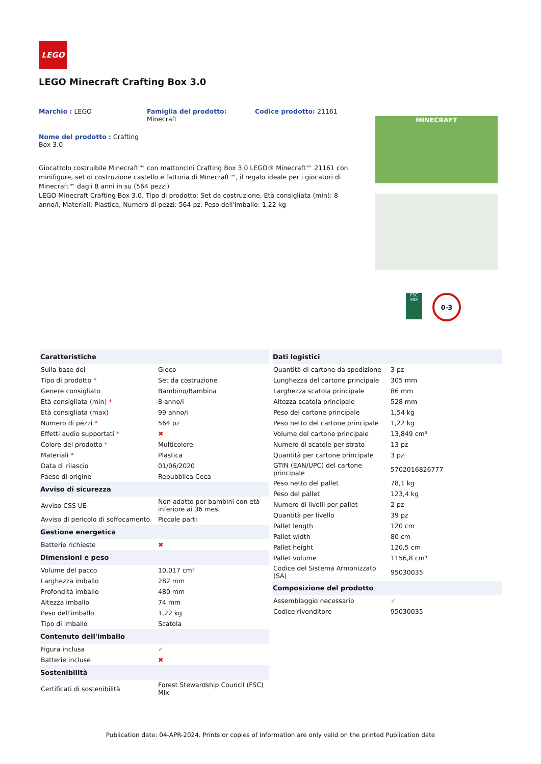LEGO
LEGO Minecraft Crafting Box 3.0
Marchio : LEGO
Famiglia del prodotto:
Minecraft
Codice prodotto: 21161
Nome del prodotto : Crafting
Box 3.0
Giocattolo costruibile Minecraft™ con mattoncini Crafting Box 3.0 LEGO® Minecraft™ 21161 con minifigure, set di costruzione castello e fattoria di Minecraft™, il regalo ideale per i giocatori di Minecraft™ dagli 8 anni in su (564 pezzi)
LEGO Minecraft Crafting Box 3.0. Tipo di prodotto: Set da costruzione, Età consigliata (min): 8 anno/i, Materiali: Plastica, Numero di pezzi: 564 pz. Peso dell'imballo: 1,22 kg
MINECRAFT
FSC
MIX
0-3
| Caratteristiche | |
| --- | --- |
| Sulla base dei | Gioco |
| Tipo di prodotto * | Set da costruzione |
| Genere consigliato | Bambino/Bambina |
| Età consigliata (min) * | 8 anno/i |
| Età consigliata (max) | 99 anno/i |
| Numero di pezzi * | 564 pz |
| Effetti audio supportati * | ✖ |
| Colore del prodotto * | Multicolore |
| Materiali * | Plastica |
| Data di rilascio | 01/06/2020 |
| Paese di origine | Repubblica Ceca |
| Avviso di sicurezza | |
| Avviso CSS UE | Non adatto per bambini con età inferiore ai 36 mesi |
| Avviso di pericolo di soffocamento | Piccole parti |
| Gestione energetica | |
| Batterie richieste | ✖ |
| Dimensioni e peso | |
| Volume del pacco | 10,017 cm³ |
| Larghezza imballo | 282 mm |
| Profondità imballo | 480 mm |
| Altezza imballo | 74 mm |
| Peso dell'imballo | 1,22 kg |
| Tipo di imballo | Scatola |
| Contenuto dell'imballo | |
| Figura inclusa | ✓ |
| Batterie incluse | ✖ |
| Sostenibilità | |
| Certificati di sostenibilità | Forest Stewardship Council (FSC) Mix |
| Dati logistici | |
| --- | --- |
| Quantità di cartone da spedizione | 3 pz |
| Lunghezza del cartone principale | 305 mm |
| Larghezza scatola principale | 86 mm |
| Altezza scatola principale | 528 mm |
| Peso del cartone principale | 1,54 kg |
| Peso netto del cartone principale | 1,22 kg |
| Volume del cartone principale | 13,849 cm³ |
| Numero di scatole per strato | 13 pz |
| Quantità per cartone principale | 3 pz |
| GTIN (EAN/UPC) del cartone principale | 5702016826777 |
| Peso netto del pallet | 78,1 kg |
| Peso del pallet | 123,4 kg |
| Numero di livelli per pallet | 2 pz |
| Quantità per livello | 39 pz |
| Pallet length | 120 cm |
| Pallet width | 80 cm |
| Pallet height | 120,5 cm |
| Pallet volume | 1156,8 cm³ |
| Codice del Sistema Armonizzato (SA) | 95030035 |
| Composizione del prodotto | |
| Assemblaggio necessario | ✓ |
| Codice rivenditore | 95030035 |
Publication date: 04-APR-2024. Prints or copies of Information are only valid on the printed Publication date